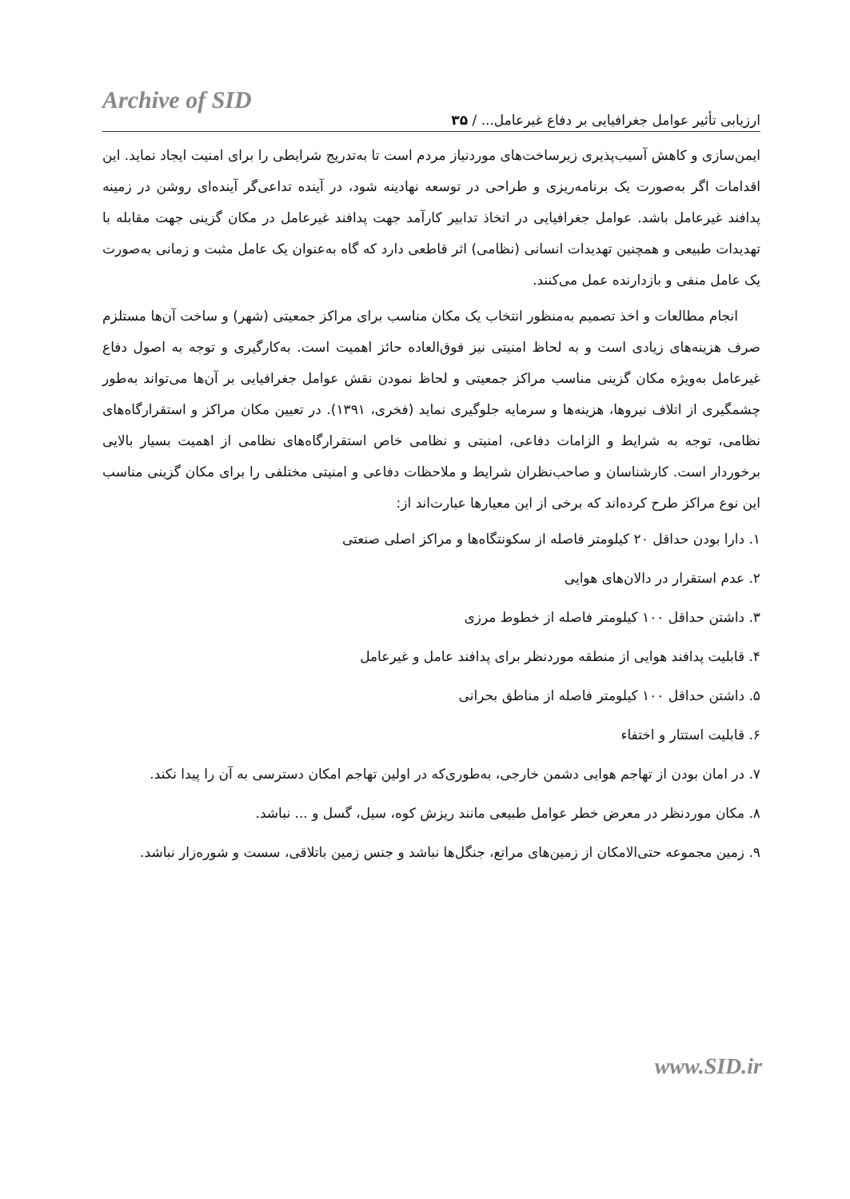Archive of SID
ارزیابی تأثیر عوامل جغرافیایی بر دفاع غیرعامل... / ۳۵
ایمن‌سازی و کاهش آسیب‌پذیری زیرساخت‌های موردنیاز مردم است تا به‌تدریج شرایطی را برای امنیت ایجاد نماید. این اقدامات اگر به‌صورت یک برنامه‌ریزی و طراحی در توسعه نهادینه شود، در آینده تداعی‌گر آینده‌ای روشن در زمینه پدافند غیرعامل باشد. عوامل جغرافیایی در اتخاذ تدابیر کارآمد جهت پدافند غیرعامل در مکان گزینی جهت مقابله با تهدیدات طبیعی و همچنین تهدیدات انسانی (نظامی) اثر قاطعی دارد که گاه به‌عنوان یک عامل مثبت و زمانی به‌صورت یک عامل منفی و بازدارنده عمل می‌کنند.
انجام مطالعات و اخذ تصمیم به‌منظور انتخاب یک مکان مناسب برای مراکز جمعیتی (شهر) و ساخت آن‌ها مستلزم صرف هزینه‌های زیادی است و به لحاظ امنیتی نیز فوق‌العاده حائز اهمیت است. به‌کارگیری و توجه به اصول دفاع غیرعامل به‌ویژه مکان گزینی مناسب مراکز جمعیتی و لحاظ نمودن نقش عوامل جغرافیایی بر آن‌ها می‌تواند به‌طور چشمگیری از اتلاف نیروها، هزینه‌ها و سرمایه جلوگیری نماید (فخری، ۱۳۹۱). در تعیین مکان مراکز و استقرارگاه‌های نظامی، توجه به شرایط و الزامات دفاعی، امنیتی و نظامی خاص استقرارگاه‌های نظامی از اهمیت بسیار بالایی برخوردار است. کارشناسان و صاحب‌نظران شرایط و ملاحظات دفاعی و امنیتی مختلفی را برای مکان گزینی مناسب این نوع مراکز طرح کرده‌اند که برخی از این معیارها عبارت‌اند از:
۱. دارا بودن حداقل ۲۰ کیلومتر فاصله از سکونتگاه‌ها و مراکز اصلی صنعتی
۲. عدم استقرار در دالان‌های هوایی
۳. داشتن حداقل ۱۰۰ کیلومتر فاصله از خطوط مرزی
۴. قابلیت پدافند هوایی از منطقه موردنظر برای پدافند عامل و غیرعامل
۵. داشتن حداقل ۱۰۰ کیلومتر فاصله از مناطق بحرانی
۶. قابلیت استتار و اختفاء
۷. در امان بودن از تهاجم هوایی دشمن خارجی، به‌طوری‌که در اولین تهاجم امکان دسترسی به آن را پیدا نکند.
۸. مکان موردنظر در معرض خطر عوامل طبیعی مانند ریزش کوه، سیل، گسل و ... نباشد.
۹. زمین مجموعه حتی‌الامکان از زمین‌های مراتع، جنگل‌ها نباشد و جنس زمین باتلاقی، سست و شوره‌زار نباشد.
www.SID.ir